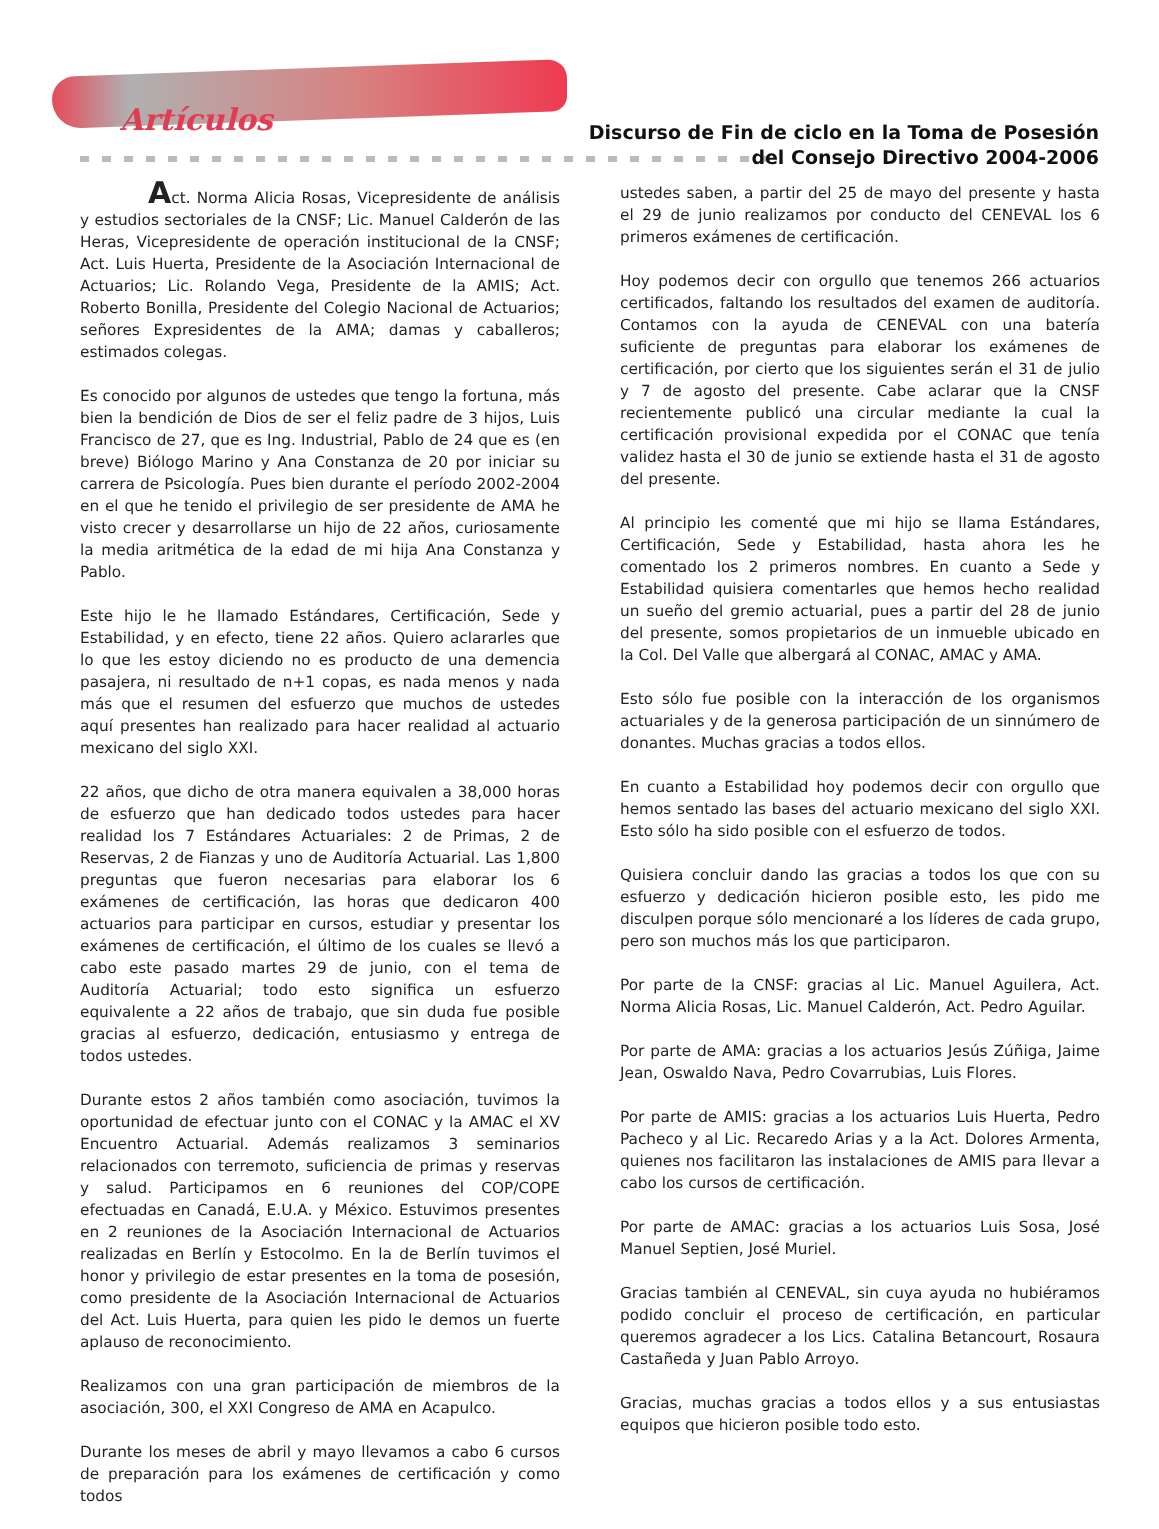Artículos
Discurso de Fin de ciclo en la Toma de Posesión
del Consejo Directivo 2004-2006
Act. Norma Alicia Rosas, Vicepresidente de análisis y estudios sectoriales de la CNSF; Lic. Manuel Calderón de las Heras, Vicepresidente de operación institucional de la CNSF; Act. Luis Huerta, Presidente de la Asociación Internacional de Actuarios; Lic. Rolando Vega, Presidente de la AMIS; Act. Roberto Bonilla, Presidente del Colegio Nacional de Actuarios; señores Expresidentes de la AMA; damas y caballeros; estimados colegas.
Es conocido por algunos de ustedes que tengo la fortuna, más bien la bendición de Dios de ser el feliz padre de 3 hijos, Luis Francisco de 27, que es Ing. Industrial, Pablo de 24 que es (en breve) Biólogo Marino y Ana Constanza de 20 por iniciar su carrera de Psicología. Pues bien durante el período 2002-2004 en el que he tenido el privilegio de ser presidente de AMA he visto crecer y desarrollarse un hijo de 22 años, curiosamente la media aritmética de la edad de mi hija Ana Constanza y Pablo.
Este hijo le he llamado Estándares, Certificación, Sede y Estabilidad, y en efecto, tiene 22 años. Quiero aclararles que lo que les estoy diciendo no es producto de una demencia pasajera, ni resultado de n+1 copas, es nada menos y nada más que el resumen del esfuerzo que muchos de ustedes aquí presentes han realizado para hacer realidad al actuario mexicano del siglo XXI.
22 años, que dicho de otra manera equivalen a 38,000 horas de esfuerzo que han dedicado todos ustedes para hacer realidad los 7 Estándares Actuariales: 2 de Primas, 2 de Reservas, 2 de Fianzas y uno de Auditoría Actuarial. Las 1,800 preguntas que fueron necesarias para elaborar los 6 exámenes de certificación, las horas que dedicaron 400 actuarios para participar en cursos, estudiar y presentar los exámenes de certificación, el último de los cuales se llevó a cabo este pasado martes 29 de junio, con el tema de Auditoría Actuarial; todo esto significa un esfuerzo equivalente a 22 años de trabajo, que sin duda fue posible gracias al esfuerzo, dedicación, entusiasmo y entrega de todos ustedes.
Durante estos 2 años también como asociación, tuvimos la oportunidad de efectuar junto con el CONAC y la AMAC el XV Encuentro Actuarial. Además realizamos 3 seminarios relacionados con terremoto, suficiencia de primas y reservas y salud. Participamos en 6 reuniones del COP/COPE efectuadas en Canadá, E.U.A. y México. Estuvimos presentes en 2 reuniones de la Asociación Internacional de Actuarios realizadas en Berlín y Estocolmo. En la de Berlín tuvimos el honor y privilegio de estar presentes en la toma de posesión, como presidente de la Asociación Internacional de Actuarios del Act. Luis Huerta, para quien les pido le demos un fuerte aplauso de reconocimiento.
Realizamos con una gran participación de miembros de la asociación, 300, el XXI Congreso de AMA en Acapulco.
Durante los meses de abril y mayo llevamos a cabo 6 cursos de preparación para los exámenes de certificación y como todos
ustedes saben, a partir del 25 de mayo del presente y hasta el 29 de junio realizamos por conducto del CENEVAL los 6 primeros exámenes de certificación.
Hoy podemos decir con orgullo que tenemos 266 actuarios certificados, faltando los resultados del examen de auditoría. Contamos con la ayuda de CENEVAL con una batería suficiente de preguntas para elaborar los exámenes de certificación, por cierto que los siguientes serán el 31 de julio y 7 de agosto del presente. Cabe aclarar que la CNSF recientemente publicó una circular mediante la cual la certificación provisional expedida por el CONAC que tenía validez hasta el 30 de junio se extiende hasta el 31 de agosto del presente.
Al principio les comenté que mi hijo se llama Estándares, Certificación, Sede y Estabilidad, hasta ahora les he comentado los 2 primeros nombres. En cuanto a Sede y Estabilidad quisiera comentarles que hemos hecho realidad un sueño del gremio actuarial, pues a partir del 28 de junio del presente, somos propietarios de un inmueble ubicado en la Col. Del Valle que albergará al CONAC, AMAC y AMA.
Esto sólo fue posible con la interacción de los organismos actuariales y de la generosa participación de un sinnúmero de donantes. Muchas gracias a todos ellos.
En cuanto a Estabilidad hoy podemos decir con orgullo que hemos sentado las bases del actuario mexicano del siglo XXI. Esto sólo ha sido posible con el esfuerzo de todos.
Quisiera concluir dando las gracias a todos los que con su esfuerzo y dedicación hicieron posible esto, les pido me disculpen porque sólo mencionaré a los líderes de cada grupo, pero son muchos más los que participaron.
Por parte de la CNSF: gracias al Lic. Manuel Aguilera, Act. Norma Alicia Rosas, Lic. Manuel Calderón, Act. Pedro Aguilar.
Por parte de AMA: gracias a los actuarios Jesús Zúñiga, Jaime Jean, Oswaldo Nava, Pedro Covarrubias, Luis Flores.
Por parte de AMIS: gracias a los actuarios Luis Huerta, Pedro Pacheco y al Lic. Recaredo Arias y a la Act. Dolores Armenta, quienes nos facilitaron las instalaciones de AMIS para llevar a cabo los cursos de certificación.
Por parte de AMAC: gracias a los actuarios Luis Sosa, José Manuel Septien, José Muriel.
Gracias también al CENEVAL, sin cuya ayuda no hubiéramos podido concluir el proceso de certificación, en particular queremos agradecer a los Lics. Catalina Betancourt, Rosaura Castañeda y Juan Pablo Arroyo.
Gracias, muchas gracias a todos ellos y a sus entusiastas equipos que hicieron posible todo esto.